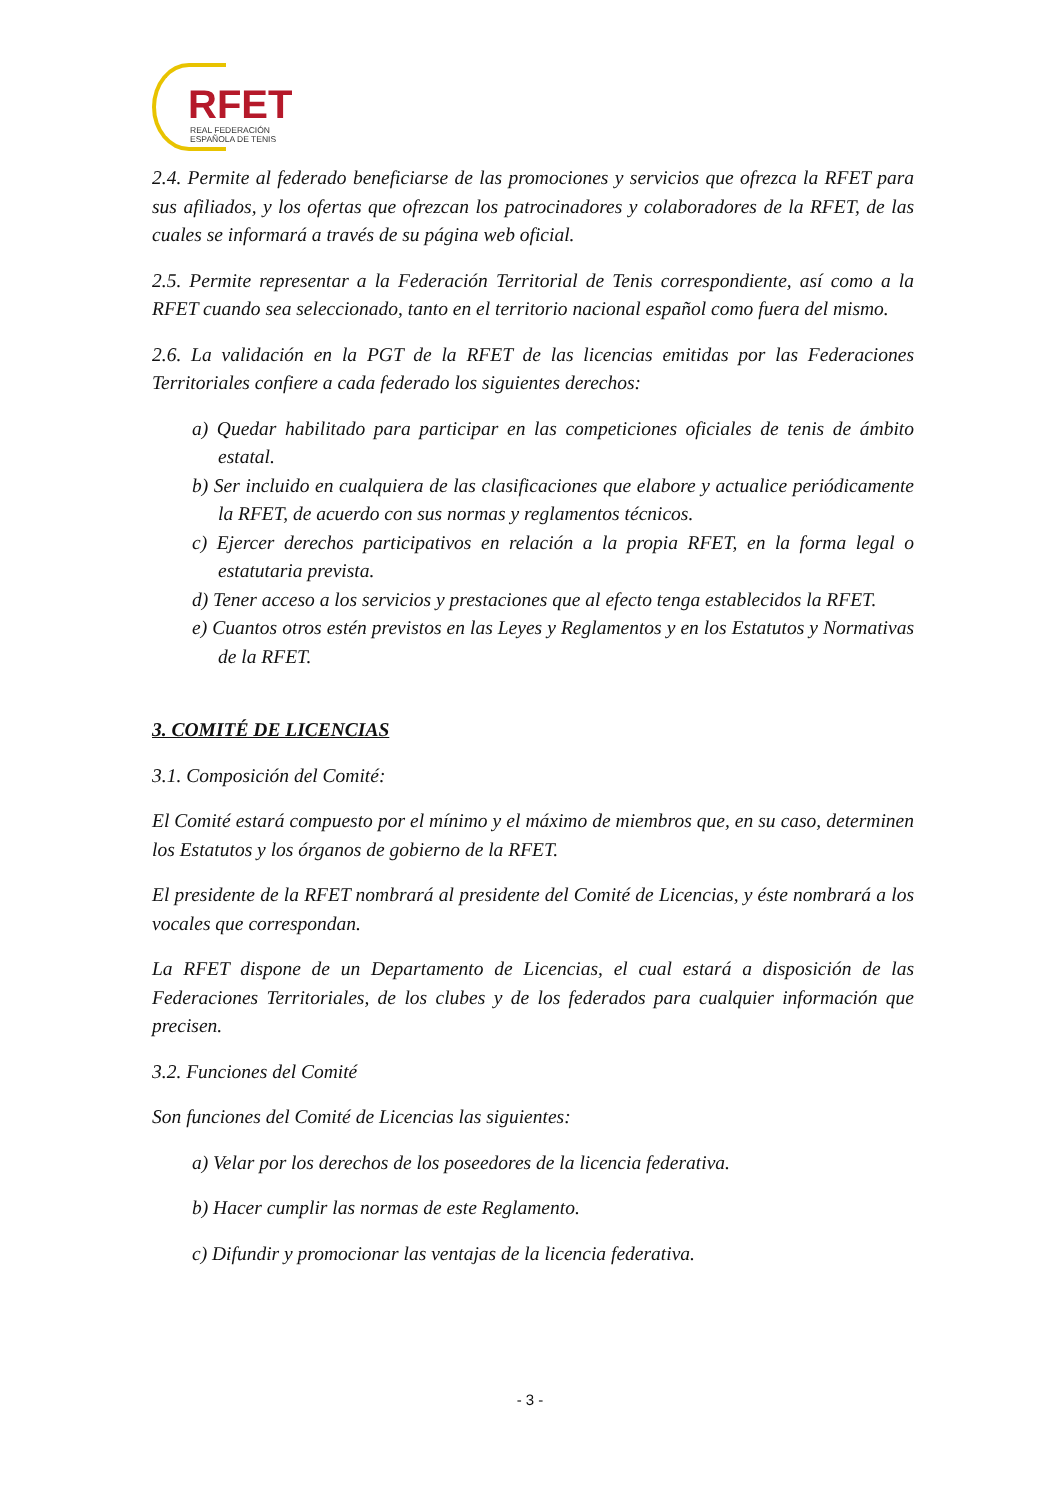RFET
REAL FEDERACIÓN
ESPAÑOLA DE TENIS
2.4. Permite al federado beneficiarse de las promociones y servicios que ofrezca la RFET para sus afiliados, y los ofertas que ofrezcan los patrocinadores y colaboradores de la RFET, de las cuales se informará a través de su página web oficial.
2.5. Permite representar a la Federación Territorial de Tenis correspondiente, así como a la RFET cuando sea seleccionado, tanto en el territorio nacional español como fuera del mismo.
2.6. La validación en la PGT de la RFET de las licencias emitidas por las Federaciones Territoriales confiere a cada federado los siguientes derechos:
a) Quedar habilitado para participar en las competiciones oficiales de tenis de ámbito estatal.
b) Ser incluido en cualquiera de las clasificaciones que elabore y actualice periódicamente la RFET, de acuerdo con sus normas y reglamentos técnicos.
c) Ejercer derechos participativos en relación a la propia RFET, en la forma legal o estatutaria prevista.
d) Tener acceso a los servicios y prestaciones que al efecto tenga establecidos la RFET.
e) Cuantos otros estén previstos en las Leyes y Reglamentos y en los Estatutos y Normativas de la RFET.
3. COMITÉ DE LICENCIAS
3.1. Composición del Comité:
El Comité estará compuesto por el mínimo y el máximo de miembros que, en su caso, determinen los Estatutos y los órganos de gobierno de la RFET.
El presidente de la RFET nombrará al presidente del Comité de Licencias, y éste nombrará a los vocales que correspondan.
La RFET dispone de un Departamento de Licencias, el cual estará a disposición de las Federaciones Territoriales, de los clubes y de los federados para cualquier información que precisen.
3.2. Funciones del Comité
Son funciones del Comité de Licencias las siguientes:
a) Velar por los derechos de los poseedores de la licencia federativa.
b) Hacer cumplir las normas de este Reglamento.
c) Difundir y promocionar las ventajas de la licencia federativa.
- 3 -